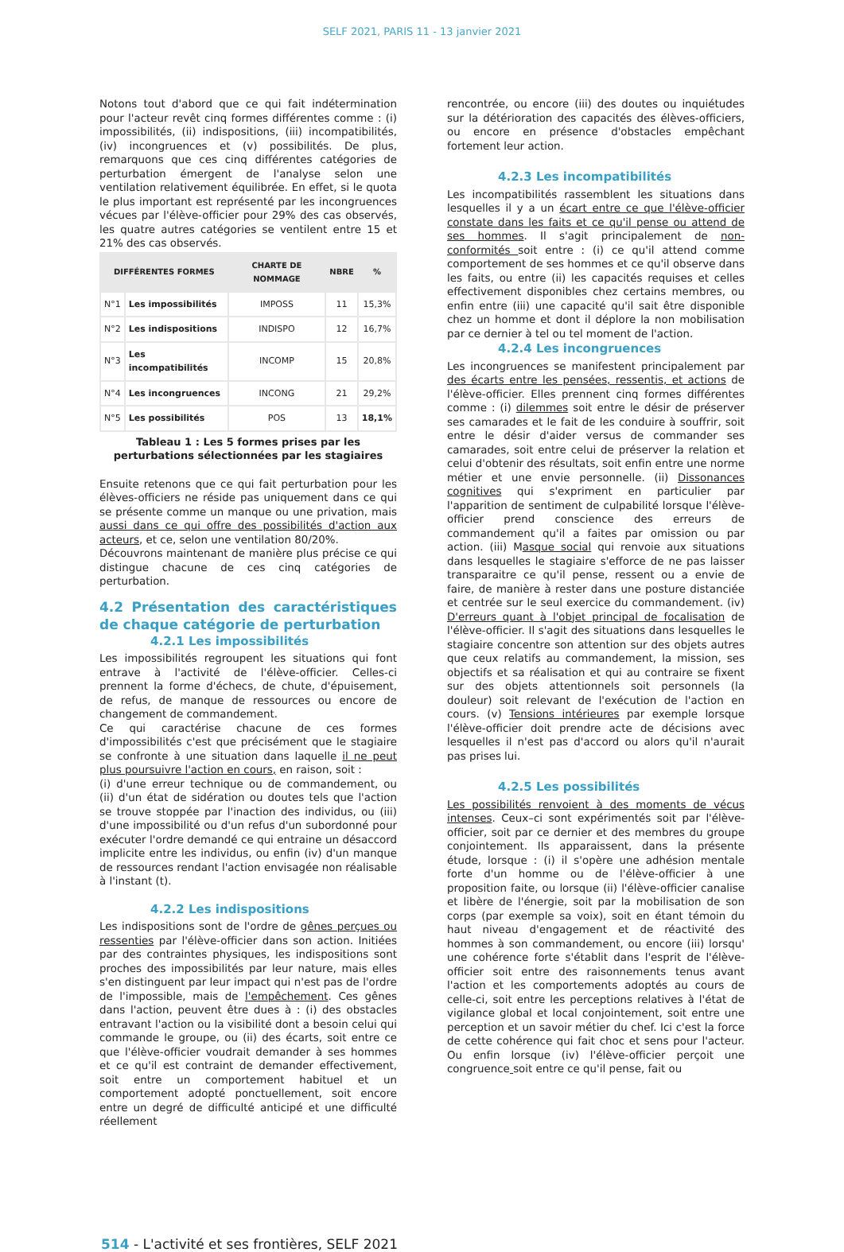SELF 2021, PARIS 11 - 13 janvier 2021
Notons tout d'abord que ce qui fait indétermination pour l'acteur revêt cinq formes différentes comme : (i) impossibilités, (ii) indispositions, (iii) incompatibilités, (iv) incongruences et (v) possibilités. De plus, remarquons que ces cinq différentes catégories de perturbation émergent de l'analyse selon une ventilation relativement équilibrée. En effet, si le quota le plus important est représenté par les incongruences vécues par l'élève-officier pour 29% des cas observés, les quatre autres catégories se ventilent entre 15 et 21% des cas observés.
| DIFFÉRENTES FORMES | | CHARTE DE NOMMAGE | NBRE | % |
| --- | --- | --- | --- | --- |
| N°1 | Les impossibilités | IMPOSS | 11 | 15,3% |
| N°2 | Les indispositions | INDISPO | 12 | 16,7% |
| N°3 | Les incompatibilités | INCOMP | 15 | 20,8% |
| N°4 | Les incongruences | INCONG | 21 | 29,2% |
| N°5 | Les possibilités | POS | 13 | 18,1% |
Tableau 1 : Les 5 formes prises par les perturbations sélectionnées par les stagiaires
Ensuite retenons que ce qui fait perturbation pour les élèves-officiers ne réside pas uniquement dans ce qui se présente comme un manque ou une privation, mais aussi dans ce qui offre des possibilités d'action aux acteurs, et ce, selon une ventilation 80/20%.
Découvrons maintenant de manière plus précise ce qui distingue chacune de ces cinq catégories de perturbation.
4.2 Présentation des caractéristiques de chaque catégorie de perturbation
4.2.1 Les impossibilités
Les impossibilités regroupent les situations qui font entrave à l'activité de l'élève-officier. Celles-ci prennent la forme d'échecs, de chute, d'épuisement, de refus, de manque de ressources ou encore de changement de commandement.
Ce qui caractérise chacune de ces formes d'impossibilités c'est que précisément que le stagiaire se confronte à une situation dans laquelle il ne peut plus poursuivre l'action en cours, en raison, soit :
(i) d'une erreur technique ou de commandement, ou (ii) d'un état de sidération ou doutes tels que l'action se trouve stoppée par l'inaction des individus, ou (iii) d'une impossibilité ou d'un refus d'un subordonné pour exécuter l'ordre demandé ce qui entraine un désaccord implicite entre les individus, ou enfin (iv) d'un manque de ressources rendant l'action envisagée non réalisable à l'instant (t).
4.2.2 Les indispositions
Les indispositions sont de l'ordre de gênes perçues ou ressenties par l'élève-officier dans son action. Initiées par des contraintes physiques, les indispositions sont proches des impossibilités par leur nature, mais elles s'en distinguent par leur impact qui n'est pas de l'ordre de l'impossible, mais de l'empêchement. Ces gênes dans l'action, peuvent être dues à : (i) des obstacles entravant l'action ou la visibilité dont a besoin celui qui commande le groupe, ou (ii) des écarts, soit entre ce que l'élève-officier voudrait demander à ses hommes et ce qu'il est contraint de demander effectivement, soit entre un comportement habituel et un comportement adopté ponctuellement, soit encore entre un degré de difficulté anticipé et une difficulté réellement
rencontrée, ou encore (iii) des doutes ou inquiétudes sur la détérioration des capacités des élèves-officiers, ou encore en présence d'obstacles empêchant fortement leur action.
4.2.3 Les incompatibilités
Les incompatibilités rassemblent les situations dans lesquelles il y a un écart entre ce que l'élève-officier constate dans les faits et ce qu'il pense ou attend de ses hommes. Il s'agit principalement de non-conformités soit entre : (i) ce qu'il attend comme comportement de ses hommes et ce qu'il observe dans les faits, ou entre (ii) les capacités requises et celles effectivement disponibles chez certains membres, ou enfin entre (iii) une capacité qu'il sait être disponible chez un homme et dont il déplore la non mobilisation par ce dernier à tel ou tel moment de l'action.
4.2.4 Les incongruences
Les incongruences se manifestent principalement par des écarts entre les pensées, ressentis, et actions de l'élève-officier. Elles prennent cinq formes différentes comme : (i) dilemmes soit entre le désir de préserver ses camarades et le fait de les conduire à souffrir, soit entre le désir d'aider versus de commander ses camarades, soit entre celui de préserver la relation et celui d'obtenir des résultats, soit enfin entre une norme métier et une envie personnelle. (ii) Dissonances cognitives qui s'expriment en particulier par l'apparition de sentiment de culpabilité lorsque l'élève-officier prend conscience des erreurs de commandement qu'il a faites par omission ou par action. (iii) Masque social qui renvoie aux situations dans lesquelles le stagiaire s'efforce de ne pas laisser transparaitre ce qu'il pense, ressent ou a envie de faire, de manière à rester dans une posture distanciée et centrée sur le seul exercice du commandement. (iv) D'erreurs quant à l'objet principal de focalisation de l'élève-officier. Il s'agit des situations dans lesquelles le stagiaire concentre son attention sur des objets autres que ceux relatifs au commandement, la mission, ses objectifs et sa réalisation et qui au contraire se fixent sur des objets attentionnels soit personnels (la douleur) soit relevant de l'exécution de l'action en cours. (v) Tensions intérieures par exemple lorsque l'élève-officier doit prendre acte de décisions avec lesquelles il n'est pas d'accord ou alors qu'il n'aurait pas prises lui.
4.2.5 Les possibilités
Les possibilités renvoient à des moments de vécus intenses. Ceux–ci sont expérimentés soit par l'élève-officier, soit par ce dernier et des membres du groupe conjointement. Ils apparaissent, dans la présente étude, lorsque : (i) il s'opère une adhésion mentale forte d'un homme ou de l'élève-officier à une proposition faite, ou lorsque (ii) l'élève-officier canalise et libère de l'énergie, soit par la mobilisation de son corps (par exemple sa voix), soit en étant témoin du haut niveau d'engagement et de réactivité des hommes à son commandement, ou encore (iii) lorsqu' une cohérence forte s'établit dans l'esprit de l'élève-officier soit entre des raisonnements tenus avant l'action et les comportements adoptés au cours de celle-ci, soit entre les perceptions relatives à l'état de vigilance global et local conjointement, soit entre une perception et un savoir métier du chef. Ici c'est la force de cette cohérence qui fait choc et sens pour l'acteur. Ou enfin lorsque (iv) l'élève-officier perçoit une congruence soit entre ce qu'il pense, fait ou
514 - L'activité et ses frontières, SELF 2021